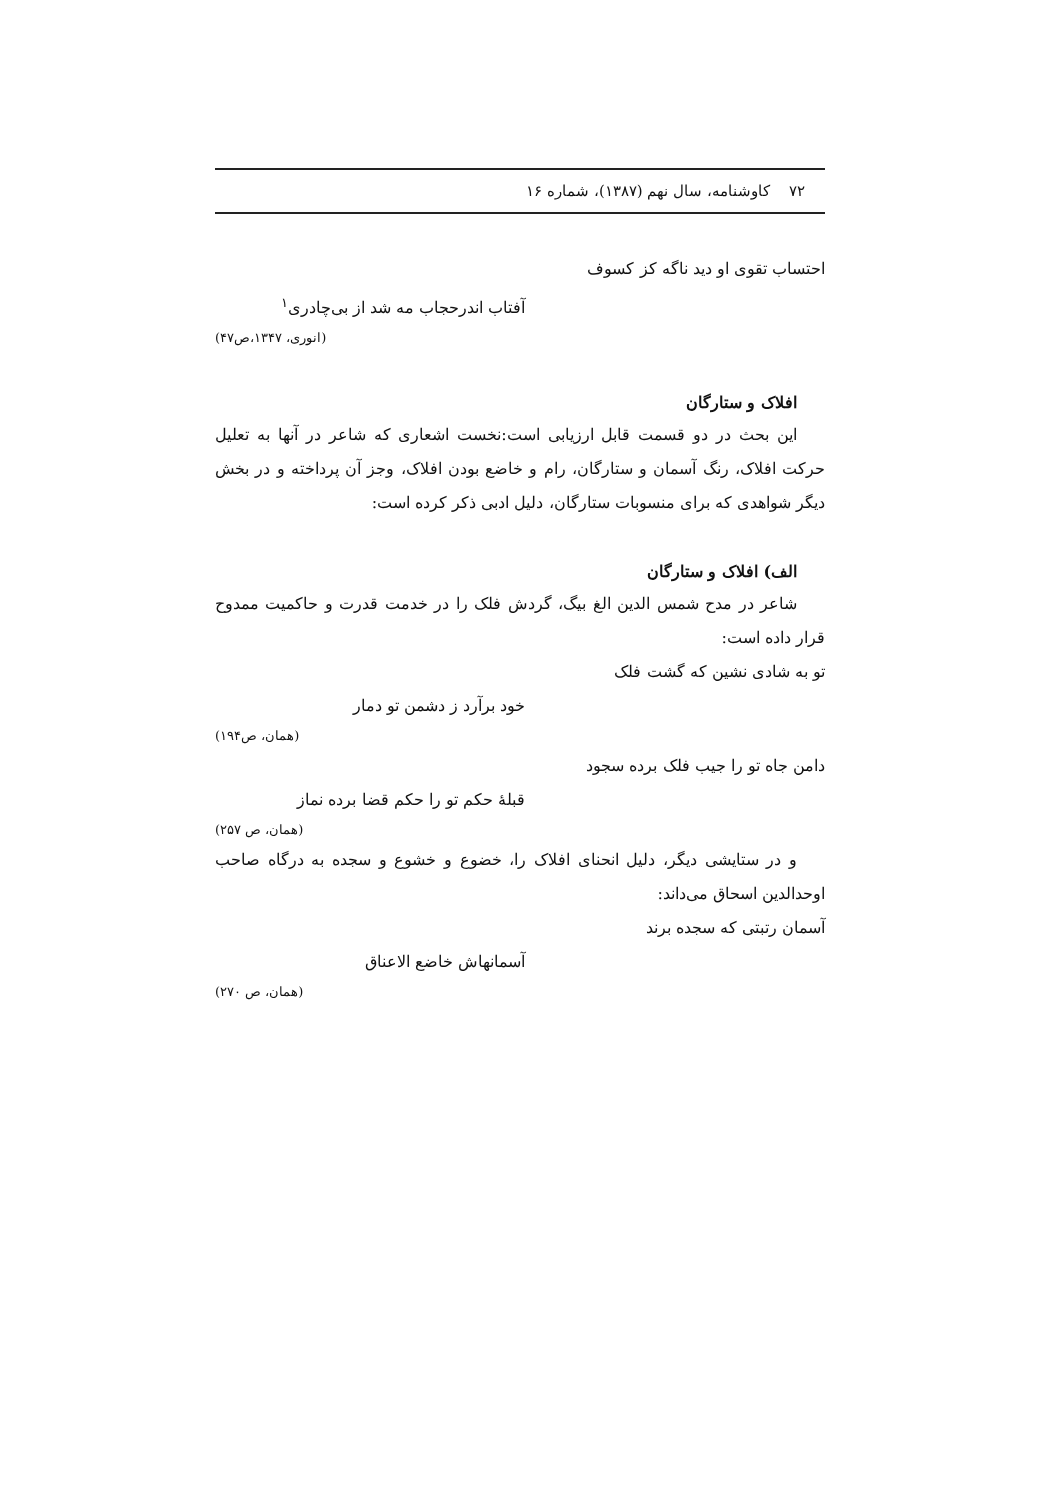۷۲ کاوشنامه، سال نهم (۱۳۸۷)، شماره ۱۶
احتساب تقوی او دید ناگه کز کسوف
آفتاب اندرحجاب مه شد از بی‌چادری<sup>۱</sup>
(انوری، ۱۳۴۷،ص۴۷)
افلاک و ستارگان
این بحث در دو قسمت قابل ارزیابی است:نخست اشعاری که شاعر در آنها به تعلیل حرکت افلاک، رنگ آسمان و ستارگان، رام و خاضع بودن افلاک، وجز آن پرداخته و در بخش دیگر شواهدی که برای منسوبات ستارگان، دلیل ادبی ذکر کرده است:
الف) افلاک و ستارگان
شاعر در مدح شمس الدین الغ بیگ، گردش فلک را در خدمت قدرت و حاکمیت ممدوح قرار داده است:
تو به شادی نشین که گشت فلک
خود برآرد ز دشمن تو دمار
(همان، ص۱۹۴)
دامن جاه تو را جیب فلک برده سجود
قبلهٔ حکم تو را حکم قضا برده نماز
(همان، ص ۲۵۷)
و در ستایشی دیگر، دلیل انحنای افلاک را، خضوع و خشوع و سجده به درگاه صاحب اوحدالدین اسحاق می‌داند:
آسمان رتبتی که سجده برند
آسمانهاش خاضع الاعناق
(همان، ص ۲۷۰)